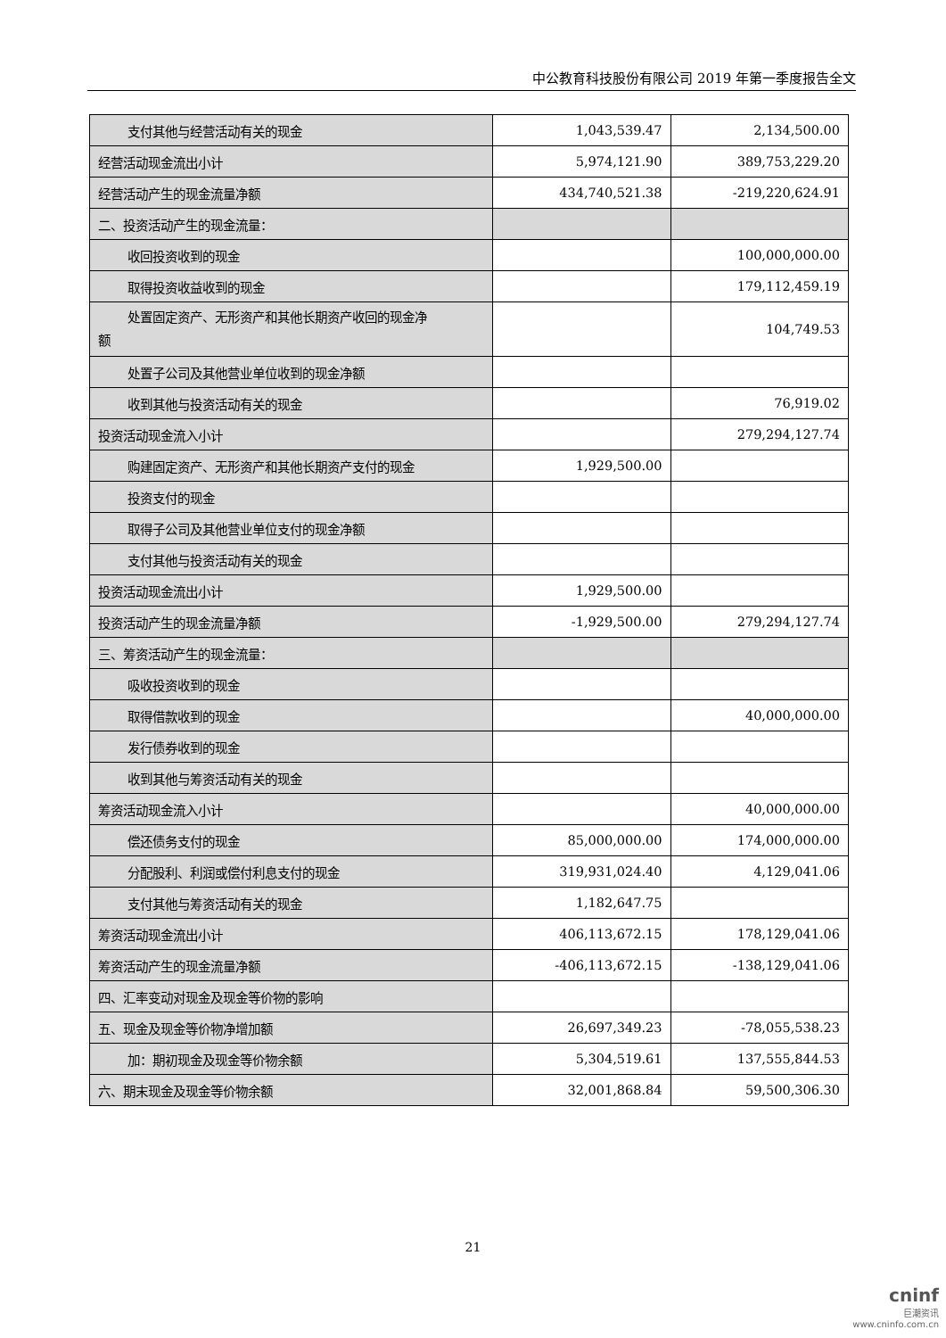中公教育科技股份有限公司 2019 年第一季度报告全文
| 支付其他与经营活动有关的现金 | 1,043,539.47 | 2,134,500.00 |
| 经营活动现金流出小计 | 5,974,121.90 | 389,753,229.20 |
| 经营活动产生的现金流量净额 | 434,740,521.38 | -219,220,624.91 |
| 二、投资活动产生的现金流量： | | |
| 收回投资收到的现金 | | 100,000,000.00 |
| 取得投资收益收到的现金 | | 179,112,459.19 |
| 处置固定资产、无形资产和其他长期资产收回的现金净 额 | | 104,749.53 |
| 处置子公司及其他营业单位收到的现金净额 | | |
| 收到其他与投资活动有关的现金 | | 76,919.02 |
| 投资活动现金流入小计 | | 279,294,127.74 |
| 购建固定资产、无形资产和其他长期资产支付的现金 | 1,929,500.00 | |
| 投资支付的现金 | | |
| 取得子公司及其他营业单位支付的现金净额 | | |
| 支付其他与投资活动有关的现金 | | |
| 投资活动现金流出小计 | 1,929,500.00 | |
| 投资活动产生的现金流量净额 | -1,929,500.00 | 279,294,127.74 |
| 三、筹资活动产生的现金流量： | | |
| 吸收投资收到的现金 | | |
| 取得借款收到的现金 | | 40,000,000.00 |
| 发行债券收到的现金 | | |
| 收到其他与筹资活动有关的现金 | | |
| 筹资活动现金流入小计 | | 40,000,000.00 |
| 偿还债务支付的现金 | 85,000,000.00 | 174,000,000.00 |
| 分配股利、利润或偿付利息支付的现金 | 319,931,024.40 | 4,129,041.06 |
| 支付其他与筹资活动有关的现金 | 1,182,647.75 | |
| 筹资活动现金流出小计 | 406,113,672.15 | 178,129,041.06 |
| 筹资活动产生的现金流量净额 | -406,113,672.15 | -138,129,041.06 |
| 四、汇率变动对现金及现金等价物的影响 | | |
| 五、现金及现金等价物净增加额 | 26,697,349.23 | -78,055,538.23 |
| 加：期初现金及现金等价物余额 | 5,304,519.61 | 137,555,844.53 |
| 六、期末现金及现金等价物余额 | 32,001,868.84 | 59,500,306.30 |
21
cninf
巨潮资讯
www.cninfo.com.cn